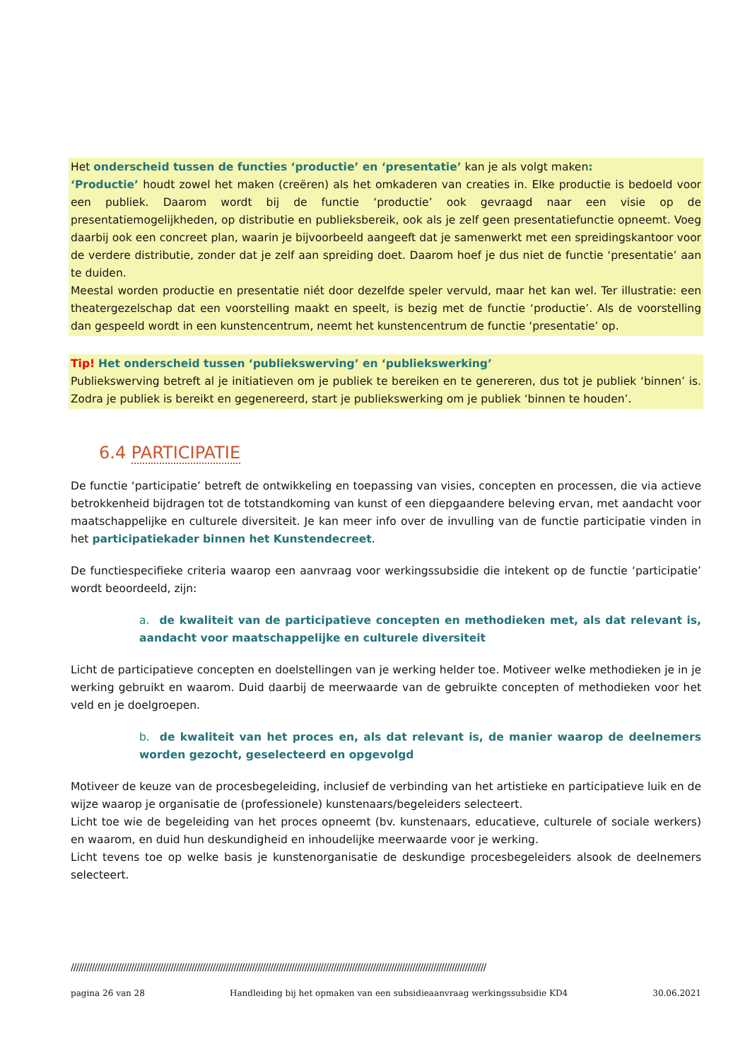Het onderscheid tussen de functies ‘productie’ en ‘presentatie’ kan je als volgt maken:
‘Productie’ houdt zowel het maken (creëren) als het omkaderen van creaties in. Elke productie is bedoeld voor een publiek. Daarom wordt bij de functie ‘productie’ ook gevraagd naar een visie op de presentatiemogelijkheden, op distributie en publieksbereik, ook als je zelf geen presentatiefunctie opneemt. Voeg daarbij ook een concreet plan, waarin je bijvoorbeeld aangeeft dat je samenwerkt met een spreidingskantoor voor de verdere distributie, zonder dat je zelf aan spreiding doet. Daarom hoef je dus niet de functie ‘presentatie’ aan te duiden.
Meestal worden productie en presentatie niét door dezelfde speler vervuld, maar het kan wel. Ter illustratie: een theatergezelschap dat een voorstelling maakt en speelt, is bezig met de functie ‘productie’. Als de voorstelling dan gespeeld wordt in een kunstencentrum, neemt het kunstencentrum de functie ‘presentatie’ op.
Tip! Het onderscheid tussen ‘publiekswerving’ en ‘publiekswerking’
Publiekswerving betreft al je initiatieven om je publiek te bereiken en te genereren, dus tot je publiek ‘binnen’ is. Zodra je publiek is bereikt en gegenereerd, start je publiekswerking om je publiek ‘binnen te houden’.
6.4 PARTICIPATIE
De functie ‘participatie’ betreft de ontwikkeling en toepassing van visies, concepten en processen, die via actieve betrokkenheid bijdragen tot de totstandkoming van kunst of een diepgaandere beleving ervan, met aandacht voor maatschappelijke en culturele diversiteit. Je kan meer info over de invulling van de functie participatie vinden in het participatiekader binnen het Kunstendecreet.
De functiespecifieke criteria waarop een aanvraag voor werkingssubsidie die intekent op de functie ‘participatie’ wordt beoordeeld, zijn:
a. de kwaliteit van de participatieve concepten en methodieken met, als dat relevant is, aandacht voor maatschappelijke en culturele diversiteit
Licht de participatieve concepten en doelstellingen van je werking helder toe. Motiveer welke methodieken je in je werking gebruikt en waarom. Duid daarbij de meerwaarde van de gebruikte concepten of methodieken voor het veld en je doelgroepen.
b. de kwaliteit van het proces en, als dat relevant is, de manier waarop de deelnemers worden gezocht, geselecteerd en opgevolgd
Motiveer de keuze van de procesbegeleiding, inclusief de verbinding van het artistieke en participatieve luik en de wijze waarop je organisatie de (professionele) kunstenaars/begeleiders selecteert.
Licht toe wie de begeleiding van het proces opneemt (bv. kunstenaars, educatieve, culturele of sociale werkers) en waarom, en duid hun deskundigheid en inhoudelijke meerwaarde voor je werking.
Licht tevens toe op welke basis je kunstenorganisatie de deskundige procesbegeleiders alsook de deelnemers selecteert.
//////////////////////////////////////////////////////////////////////////////////////////////////////////////////////////////////////////////////////////////
pagina 26 van 28 Handleiding bij het opmaken van een subsidieaanvraag werkingssubsidie KD4 30.06.2021